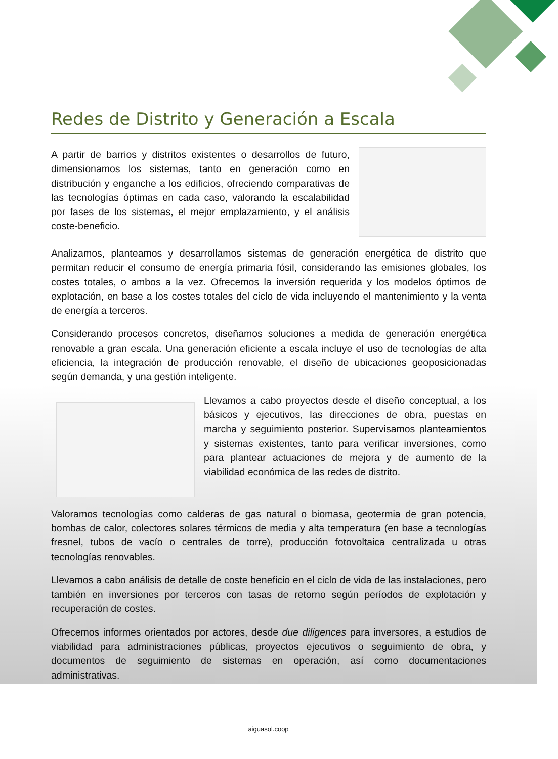Redes de Distrito y Generación a Escala
A partir de barrios y distritos existentes o desarrollos de futuro, dimensionamos los sistemas, tanto en generación como en distribución y enganche a los edificios, ofreciendo comparativas de las tecnologías óptimas en cada caso, valorando la escalabilidad por fases de los sistemas, el mejor emplazamiento, y el análisis coste-beneficio.
Analizamos, planteamos y desarrollamos sistemas de generación energética de distrito que permitan reducir el consumo de energía primaria fósil, considerando las emisiones globales, los costes totales, o ambos a la vez. Ofrecemos la inversión requerida y los modelos óptimos de explotación, en base a los costes totales del ciclo de vida incluyendo el mantenimiento y la venta de energía a terceros.
Considerando procesos concretos, diseñamos soluciones a medida de generación energética renovable a gran escala. Una generación eficiente a escala incluye el uso de tecnologías de alta eficiencia, la integración de producción renovable, el diseño de ubicaciones geoposicionadas según demanda, y una gestión inteligente.
Llevamos a cabo proyectos desde el diseño conceptual, a los básicos y ejecutivos, las direcciones de obra, puestas en marcha y seguimiento posterior. Supervisamos planteamientos y sistemas existentes, tanto para verificar inversiones, como para plantear actuaciones de mejora y de aumento de la viabilidad económica de las redes de distrito.
Valoramos tecnologías como calderas de gas natural o biomasa, geotermia de gran potencia, bombas de calor, colectores solares térmicos de media y alta temperatura (en base a tecnologías fresnel, tubos de vacío o centrales de torre), producción fotovoltaica centralizada u otras tecnologías renovables.
Llevamos a cabo análisis de detalle de coste beneficio en el ciclo de vida de las instalaciones, pero también en inversiones por terceros con tasas de retorno según períodos de explotación y recuperación de costes.
Ofrecemos informes orientados por actores, desde due diligences para inversores, a estudios de viabilidad para administraciones públicas, proyectos ejecutivos o seguimiento de obra, y documentos de seguimiento de sistemas en operación, así como documentaciones administrativas.
aiguasol.coop